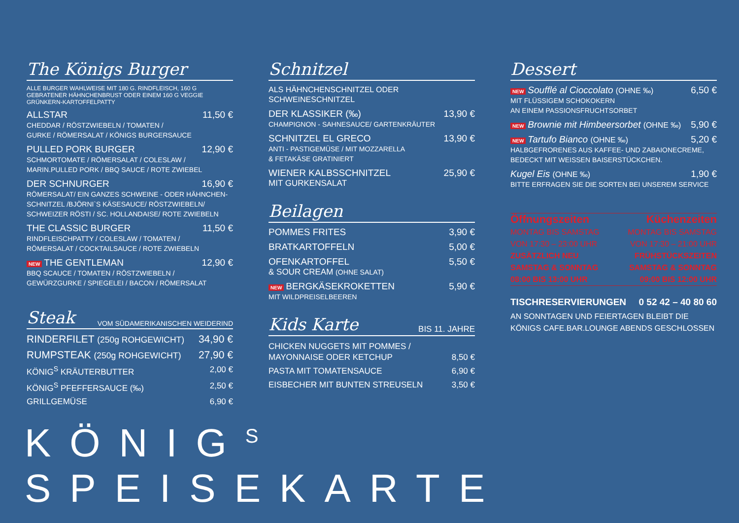The Königs Burger
ALLE BURGER WAHLWEISE MIT 180 G. RINDFLEISCH, 160 G GEBRATENER HÄHNCHENBRUST ODER EINEM 160 G VEGGIE GRÜNKERN-KARTOFFELPATTY
ALLSTAR 11,50 €
CHEDDAR / RÖSTZWIEBELN / TOMATEN /
GURKE / RÖMERSALAT / KÖNIGS BURGERSAUCE
PULLED PORK BURGER 12,90 €
SCHMORTOMATE / RÖMERSALAT / COLESLAW /
MARIN.PULLED PORK / BBQ SAUCE / ROTE ZWIEBEL
DER SCHNURGER 16,90 €
RÖMERSALAT/ EIN GANZES SCHWEINE - ODER HÄHNCHEN-SCHNITZEL /BJÖRNI`S KÄSESAUCE/ RÖSTZWIEBELN/ SCHWEIZER RÖSTI / SC. HOLLANDAISE/ ROTE ZWIEBELN
THE CLASSIC BURGER 11,50 €
RINDFLEISCHPATTY / COLESLAW / TOMATEN /
RÖMERSALAT / COCKTAILSAUCE / ROTE ZWIEBELN
NEW THE GENTLEMAN 12,90 €
BBQ SCAUCE / TOMATEN / RÖSTZWIEBELN /
GEWÜRZGURKE / SPIEGELEI / BACON / RÖMERSALAT
Steak VOM SÜDAMERIKANISCHEN WEIDERIND
RINDERFILET (250g ROHGEWICHT) 34,90 €
RUMPSTEAK (250g ROHGEWICHT) 27,90 €
KÖNIG<sup>S</sup> KRÄUTERBUTTER 2,00 €
KÖNIG<sup>S</sup> PFEFFERSAUCE (‰) 2,50 €
GRILLGEMÜSE 6,90 €
Schnitzel
ALS HÄHNCHENSCHNITZEL ODER SCHWEINESCHNITZEL
DER KLASSIKER (‰) 13,90 €
CHAMPIGNON - SAHNESAUCE/ GARTENKRÄUTER
SCHNITZEL EL GRECO 13,90 €
ANTI - PASTIGEMÜSE / MIT MOZZARELLA
& FETAKÄSE GRATINIERT
WIENER KALBSSCHNITZEL 25,90 €
MIT GURKENSALAT
Beilagen
POMMES FRITES 3,90 €
BRATKARTOFFELN 5,00 €
OFENKARTOFFEL 5,50 €
& SOUR CREAM (OHNE SALAT)
NEW BERGKÄSEKROKETTEN 5,90 €
MIT WILDPREISELBEEREN
Kids Karte BIS 11. JAHRE
CHICKEN NUGGETS MIT POMMES /
MAYONNAISE ODER KETCHUP 8,50 €
PASTA MIT TOMATENSAUCE 6,90 €
EISBECHER MIT BUNTEN STREUSELN 3,50 €
Dessert
NEW Soufflé al Cioccolato (OHNE ‰) 6,50 €
MIT FLÜSSIGEM SCHOKOKERN
AN EINEM PASSIONSFRUCHTSORBET
NEW Brownie mit Himbeersorbet (OHNE ‰) 5,90 €
NEW Tartufo Bianco (OHNE ‰) 5,20 €
HALBGEFRORENES AUS KAFFEE- UND ZABAIONECREME,
BEDECKT MIT WEISSEN BAISERSTÜCKCHEN.
Kugel Eis (OHNE ‰) 1,90 €
BITTE ERFRAGEN SIE DIE SORTEN BEI UNSEREM SERVICE
Öffnungszeiten
MONTAG BIS SAMSTAG
VON 17:30 – 23:00 UHR
ZUSÄTZLICH NEU
SAMSTAG & SONNTAG
08:00 BIS 13:00 UHR
Küchenzeiten
MONTAG BIS SAMSTAG
VON 17:30 – 21:00 UHR
FRÜHSTÜCKSZEITEN
SAMSTAG & SONNTAG
09:00 BIS 12:00 UHR
TISCHRESERVIERUNGEN 0 52 42 – 40 80 60
AN SONNTAGEN UND FEIERTAGEN BLEIBT DIE KÖNIGS CAFE.BAR.LOUNGE ABENDS GESCHLOSSEN
KÖNIG<sup>S</sup> SPEISEKARTE